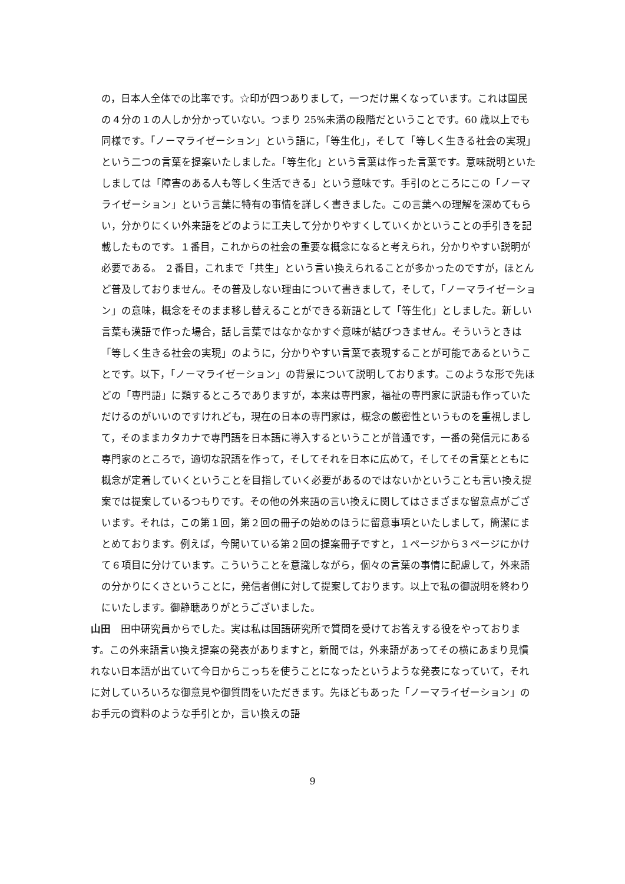の，日本人全体での比率です。☆印が四つありまして，一つだけ黒くなっています。これは国民の４分の１の人しか分かっていない。つまり 25%未満の段階だということです。60 歳以上でも同様です。「ノーマライゼーション」という語に，「等生化」，そして「等しく生きる社会の実現」という二つの言葉を提案いたしました。「等生化」という言葉は作った言葉です。意味説明といたしましては「障害のある人も等しく生活できる」という意味です。手引のところにこの「ノーマライゼーション」という言葉に特有の事情を詳しく書きました。この言葉への理解を深めてもらい，分かりにくい外来語をどのように工夫して分かりやすくしていくかということの手引きを記載したものです。１番目，これからの社会の重要な概念になると考えられ，分かりやすい説明が必要である。 ２番目，これまで「共生」という言い換えられることが多かったのですが，ほとんど普及しておりません。その普及しない理由について書きまして，そして，「ノーマライゼーション」の意味，概念をそのまま移し替えることができる新語として「等生化」としました。新しい言葉も漢語で作った場合，話し言葉ではなかなかすぐ意味が結びつきません。そういうときは「等しく生きる社会の実現」のように，分かりやすい言葉で表現することが可能であるということです。以下，「ノーマライゼーション」の背景について説明しております。このような形で先ほどの「専門語」に類するところでありますが，本来は専門家，福祉の専門家に訳語も作っていただけるのがいいのですけれども，現在の日本の専門家は，概念の厳密性というものを重視しまして，そのままカタカナで専門語を日本語に導入するということが普通です，一番の発信元にある専門家のところで，適切な訳語を作って，そしてそれを日本に広めて，そしてその言葉とともに概念が定着していくということを目指していく必要があるのではないかということも言い換え提案では提案しているつもりです。その他の外来語の言い換えに関してはさまざまな留意点がございます。それは，この第１回，第２回の冊子の始めのほうに留意事項といたしまして，簡潔にまとめております。例えば，今開いている第２回の提案冊子ですと，１ページから３ページにかけて６項目に分けています。こういうことを意識しながら，個々の言葉の事情に配慮して，外来語の分かりにくさということに，発信者側に対して提案しております。以上で私の御説明を終わりにいたします。御静聴ありがとうございました。
山田　田中研究員からでした。実は私は国語研究所で質問を受けてお答えする役をやっております。この外来語言い換え提案の発表がありますと，新聞では，外来語があってその横にあまり見慣れない日本語が出ていて今日からこっちを使うことになったというような発表になっていて，それに対していろいろな御意見や御質問をいただきます。先ほどもあった「ノーマライゼーション」のお手元の資料のような手引とか，言い換えの語
9